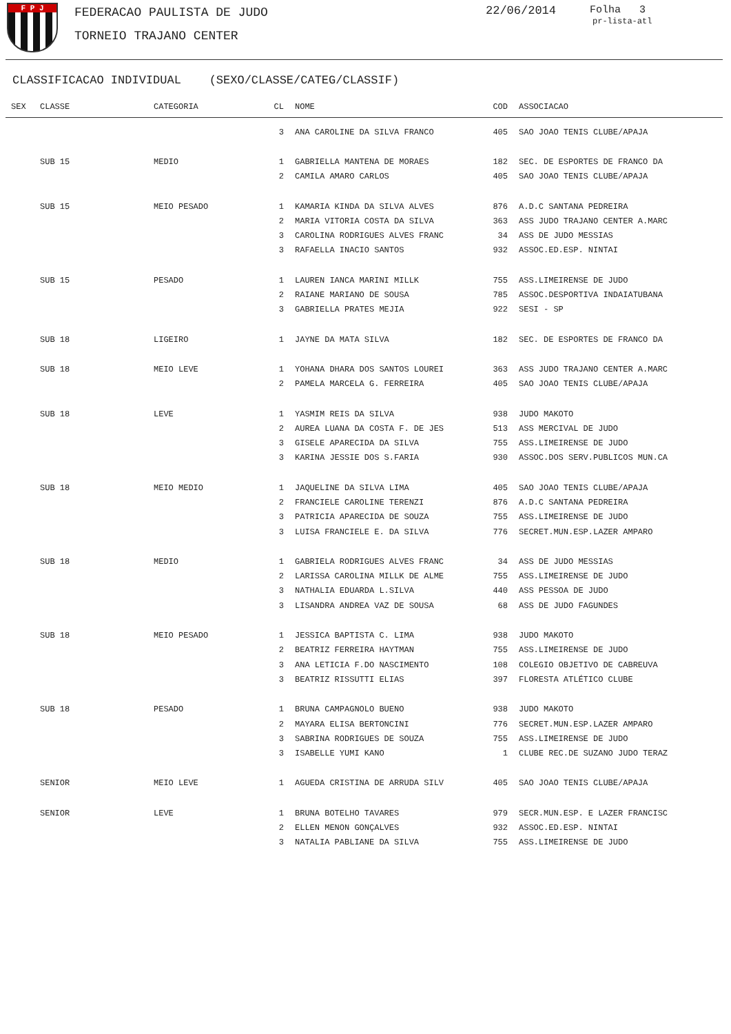F P J FEDERACAO PAULISTA DE JUDO
TORNEIO TRAJANO CENTER
22/06/2014 Folha 3
pr-lista-atl
CLASSIFICACAO INDIVIDUAL (SEXO/CLASSE/CATEG/CLASSIF)
| SEX | CLASSE | CATEGORIA | CL | NOME | COD | ASSOCIACAO |
| --- | --- | --- | --- | --- | --- | --- |
| | | | 3 | ANA CAROLINE DA SILVA FRANCO | 405 | SAO JOAO TENIS CLUBE/APAJA |
| | SUB 15 | MEDIO | 1 | GABRIELLA MANTENA DE MORAES | 182 | SEC. DE ESPORTES DE FRANCO DA |
| | | | 2 | CAMILA AMARO CARLOS | 405 | SAO JOAO TENIS CLUBE/APAJA |
| | SUB 15 | MEIO PESADO | 1 | KAMARIA KINDA DA SILVA ALVES | 876 | A.D.C SANTANA PEDREIRA |
| | | | 2 | MARIA VITORIA COSTA DA SILVA | 363 | ASS JUDO TRAJANO CENTER A.MARC |
| | | | 3 | CAROLINA RODRIGUES ALVES FRANC | 34 | ASS DE JUDO MESSIAS |
| | | | 3 | RAFAELLA INACIO SANTOS | 932 | ASSOC.ED.ESP. NINTAI |
| | SUB 15 | PESADO | 1 | LAUREN IANCA MARINI MILLK | 755 | ASS.LIMEIRENSE DE JUDO |
| | | | 2 | RAIANE MARIANO DE SOUSA | 785 | ASSOC.DESPORTIVA INDAIATUBANA |
| | | | 3 | GABRIELLA PRATES MEJIA | 922 | SESI - SP |
| | SUB 18 | LIGEIRO | 1 | JAYNE DA MATA SILVA | 182 | SEC. DE ESPORTES DE FRANCO DA |
| | SUB 18 | MEIO LEVE | 1 | YOHANA DHARA DOS SANTOS LOUREI | 363 | ASS JUDO TRAJANO CENTER A.MARC |
| | | | 2 | PAMELA MARCELA G. FERREIRA | 405 | SAO JOAO TENIS CLUBE/APAJA |
| | SUB 18 | LEVE | 1 | YASMIM REIS DA SILVA | 938 | JUDO MAKOTO |
| | | | 2 | AUREA LUANA DA COSTA F. DE JES | 513 | ASS MERCIVAL DE JUDO |
| | | | 3 | GISELE APARECIDA DA SILVA | 755 | ASS.LIMEIRENSE DE JUDO |
| | | | 3 | KARINA JESSIE DOS S.FARIA | 930 | ASSOC.DOS SERV.PUBLICOS MUN.CA |
| | SUB 18 | MEIO MEDIO | 1 | JAQUELINE DA SILVA LIMA | 405 | SAO JOAO TENIS CLUBE/APAJA |
| | | | 2 | FRANCIELE CAROLINE TERENZI | 876 | A.D.C SANTANA PEDREIRA |
| | | | 3 | PATRICIA APARECIDA DE SOUZA | 755 | ASS.LIMEIRENSE DE JUDO |
| | | | 3 | LUISA FRANCIELE E. DA SILVA | 776 | SECRET.MUN.ESP.LAZER AMPARO |
| | SUB 18 | MEDIO | 1 | GABRIELA RODRIGUES ALVES FRANC | 34 | ASS DE JUDO MESSIAS |
| | | | 2 | LARISSA CAROLINA MILLK DE ALME | 755 | ASS.LIMEIRENSE DE JUDO |
| | | | 3 | NATHALIA EDUARDA L.SILVA | 440 | ASS PESSOA DE JUDO |
| | | | 3 | LISANDRA ANDREA VAZ DE SOUSA | 68 | ASS DE JUDO FAGUNDES |
| | SUB 18 | MEIO PESADO | 1 | JESSICA BAPTISTA C. LIMA | 938 | JUDO MAKOTO |
| | | | 2 | BEATRIZ FERREIRA HAYTMAN | 755 | ASS.LIMEIRENSE DE JUDO |
| | | | 3 | ANA LETICIA F.DO NASCIMENTO | 108 | COLEGIO OBJETIVO DE CABREUVA |
| | | | 3 | BEATRIZ RISSUTTI ELIAS | 397 | FLORESTA ATLÉTICO CLUBE |
| | SUB 18 | PESADO | 1 | BRUNA CAMPAGNOLO BUENO | 938 | JUDO MAKOTO |
| | | | 2 | MAYARA ELISA BERTONCINI | 776 | SECRET.MUN.ESP.LAZER AMPARO |
| | | | 3 | SABRINA RODRIGUES DE SOUZA | 755 | ASS.LIMEIRENSE DE JUDO |
| | | | 3 | ISABELLE YUMI KANO | 1 | CLUBE REC.DE SUZANO JUDO TERAZ |
| | SENIOR | MEIO LEVE | 1 | AGUEDA CRISTINA DE ARRUDA SILV | 405 | SAO JOAO TENIS CLUBE/APAJA |
| | SENIOR | LEVE | 1 | BRUNA BOTELHO TAVARES | 979 | SECR.MUN.ESP. E LAZER FRANCISC |
| | | | 2 | ELLEN MENON GONÇALVES | 932 | ASSOC.ED.ESP. NINTAI |
| | | | 3 | NATALIA PABLIANE DA SILVA | 755 | ASS.LIMEIRENSE DE JUDO |